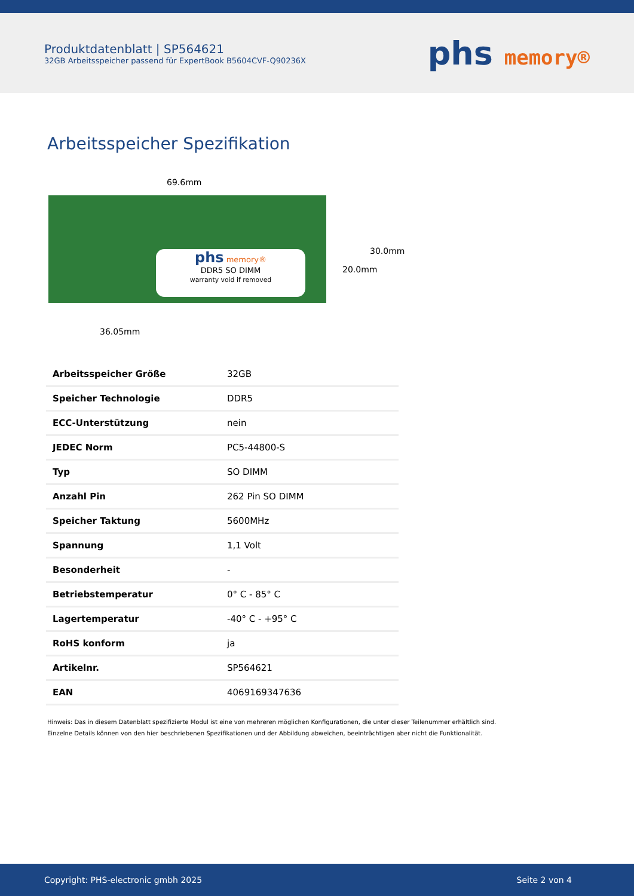Produktdatenblatt | SP564621
32GB Arbeitsspeicher passend für ExpertBook B5604CVF-Q90236X
phs memory®
Arbeitsspeicher Spezifikation
69.6mm
phs memory®
DDR5 SO DIMM
warranty void if removed
30.0mm
20.0mm
36.05mm
| Arbeitsspeicher Größe | 32GB |
| Speicher Technologie | DDR5 |
| ECC-Unterstützung | nein |
| JEDEC Norm | PC5-44800-S |
| Typ | SO DIMM |
| Anzahl Pin | 262 Pin SO DIMM |
| Speicher Taktung | 5600MHz |
| Spannung | 1,1 Volt |
| Besonderheit | - |
| Betriebstemperatur | 0° C - 85° C |
| Lagertemperatur | -40° C - +95° C |
| RoHS konform | ja |
| Artikelnr. | SP564621 |
| EAN | 4069169347636 |
Hinweis: Das in diesem Datenblatt spezifizierte Modul ist eine von mehreren möglichen Konfigurationen, die unter dieser Teilenummer erhältlich sind.
Einzelne Details können von den hier beschriebenen Spezifikationen und der Abbildung abweichen, beeinträchtigen aber nicht die Funktionalität.
Copyright: PHS-electronic gmbh 2025 Seite 2 von 4